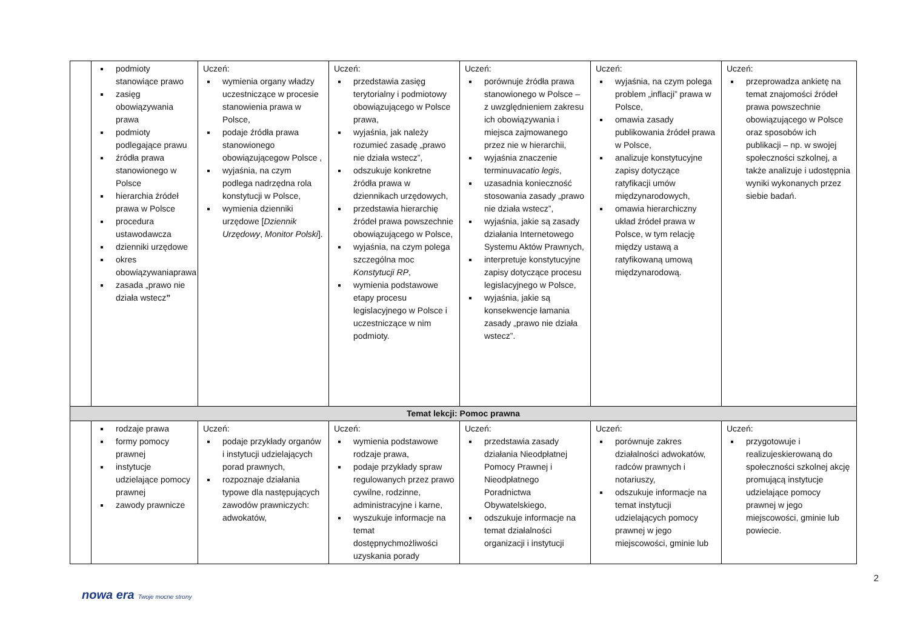| | podmioty stanowiące prawo zasięg obowiązywania prawa podmioty podlegające prawu źródła prawa stanowionego w Polsce hierarchia źródeł prawa w Polsce procedura ustawodawcza dzienniki urzędowe okres obowiązywaniaprawa zasada „prawo nie działa wstecz ” | Uczeń: wymienia organy władzy uczestniczące w procesie stanowienia prawa w Polsce, podaje źródła prawa stanowionego obowiązującegow Polsce , wyjaśnia, na czym podlega nadrzędna rola konstytucji w Polsce, wymienia dzienniki urzędowe [ Dziennik Urzędowy , Monitor Polski ]. | Uczeń: przedstawia zasięg terytorialny i podmiotowy obowiązującego w Polsce prawa, wyjaśnia, jak należy rozumieć zasadę „prawo nie działa wstecz”, odszukuje konkretne źródła prawa w dziennikach urzędowych, przedstawia hierarchię źródeł prawa powszechnie obowiązującego w Polsce, wyjaśnia, na czym polega szczególna moc Konstytucji RP , wymienia podstawowe etapy procesu legislacyjnego w Polsce i uczestniczące w nim podmioty. | Uczeń: porównuje źródła prawa stanowionego w Polsce – z uwzględnieniem zakresu ich obowiązywania i miejsca zajmowanego przez nie w hierarchii, wyjaśnia znaczenie terminu vacatio legis , uzasadnia konieczność stosowania zasady „prawo nie działa wstecz”, wyjaśnia, jakie są zasady działania Internetowego Systemu Aktów Prawnych, interpretuje konstytucyjne zapisy dotyczące procesu legislacyjnego w Polsce, wyjaśnia, jakie są konsekwencje łamania zasady „prawo nie działa wstecz”. | Uczeń: wyjaśnia, na czym polega problem „inflacji” prawa w Polsce, omawia zasady publikowania źródeł prawa w Polsce, analizuje konstytucyjne zapisy dotyczące ratyfikacji umów międzynarodowych, omawia hierarchiczny układ źródeł prawa w Polsce, w tym relację między ustawą a ratyfikowaną umową międzynarodową. | Uczeń: przeprowadza ankietę na temat znajomości źródeł prawa powszechnie obowiązującego w Polsce oraz sposobów ich publikacji – np. w swojej społeczności szkolnej, a także analizuje i udostępnia wyniki wykonanych przez siebie badań. |
| Temat lekcji: Pomoc prawna | | | | | | |
| | rodzaje prawa formy pomocy prawnej instytucje udzielające pomocy prawnej zawody prawnicze | Uczeń: podaje przykłady organów i instytucji udzielających porad prawnych, rozpoznaje działania typowe dla następujących zawodów prawniczych: adwokatów, | Uczeń: wymienia podstawowe rodzaje prawa, podaje przykłady spraw regulowanych przez prawo cywilne, rodzinne, administracyjne i karne, wyszukuje informacje na temat dostępnychmożliwości uzyskania porady | Uczeń: przedstawia zasady działania Nieodpłatnej Pomocy Prawnej i Nieodpłatnego Poradnictwa Obywatelskiego, odszukuje informacje na temat działalności organizacji i instytucji | Uczeń: porównuje zakres działalności adwokatów, radców prawnych i notariuszy, odszukuje informacje na temat instytucji udzielających pomocy prawnej w jego miejscowości, gminie lub | Uczeń: przygotowuje i realizujeskierowaną do społeczności szkolnej akcję promującą instytucje udzielające pomocy prawnej w jego miejscowości, gminie lub powiecie. |
2
nowa era Twoje mocne strony